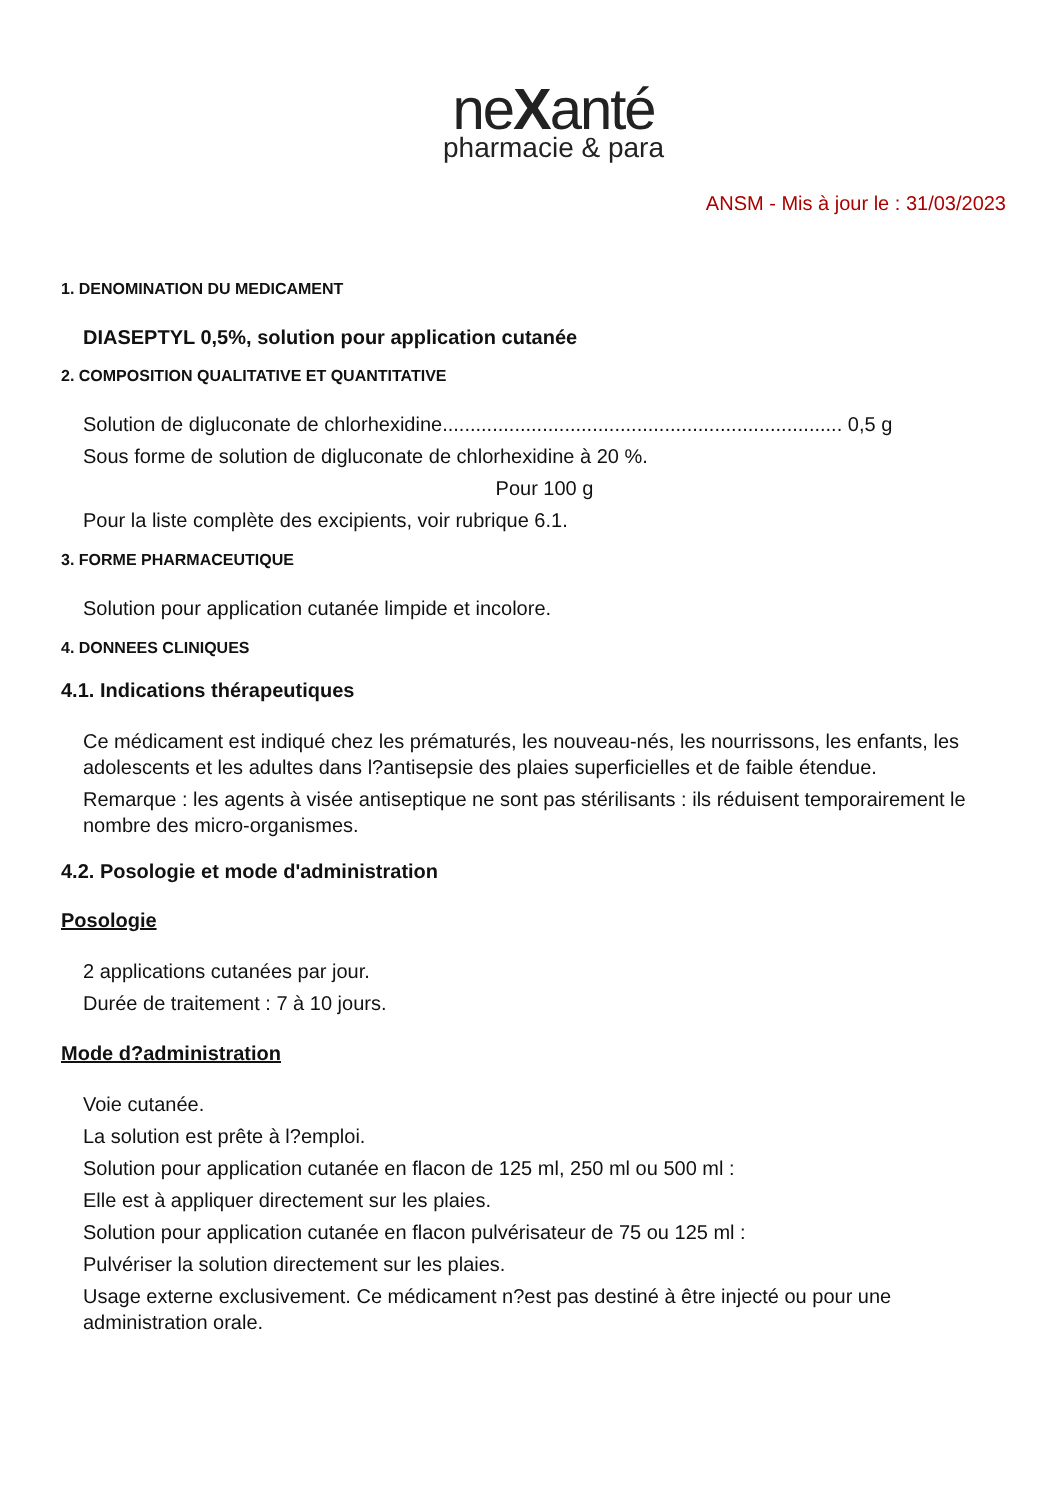neXanté
pharmacie & para
ANSM - Mis à jour le : 31/03/2023
1. DENOMINATION DU MEDICAMENT
DIASEPTYL 0,5%, solution pour application cutanée
2. COMPOSITION QUALITATIVE ET QUANTITATIVE
Solution de digluconate de chlorhexidine........................................................................ 0,5 g
Sous forme de solution de digluconate de chlorhexidine à 20 %.
Pour 100 g
Pour la liste complète des excipients, voir rubrique 6.1.
3. FORME PHARMACEUTIQUE
Solution pour application cutanée limpide et incolore.
4. DONNEES CLINIQUES
4.1. Indications thérapeutiques
Ce médicament est indiqué chez les prématurés, les nouveau-nés, les nourrissons, les enfants, les adolescents et les adultes dans l?antisepsie des plaies superficielles et de faible étendue.
Remarque : les agents à visée antiseptique ne sont pas stérilisants : ils réduisent temporairement le nombre des micro-organismes.
4.2. Posologie et mode d'administration
Posologie
2 applications cutanées par jour.
Durée de traitement : 7 à 10 jours.
Mode d?administration
Voie cutanée.
La solution est prête à l?emploi.
Solution pour application cutanée en flacon de 125 ml, 250 ml ou 500 ml :
Elle est à appliquer directement sur les plaies.
Solution pour application cutanée en flacon pulvérisateur de 75 ou 125 ml :
Pulvériser la solution directement sur les plaies.
Usage externe exclusivement. Ce médicament n?est pas destiné à être injecté ou pour une administration orale.